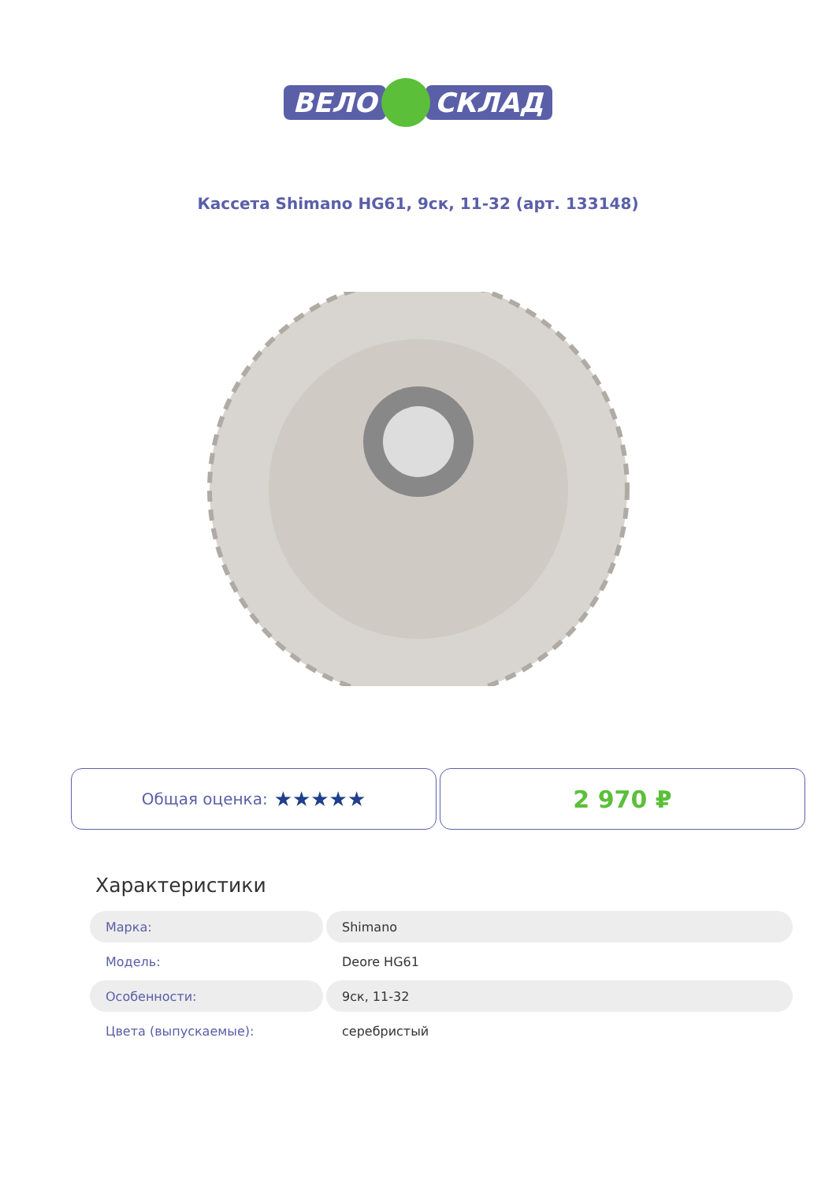ВЕЛО СКЛАД
Кассета Shimano HG61, 9ск, 11-32 (арт. 133148)
Общая оценка: ★★★★★
2 970 ₽
Характеристики
| Марка: | Shimano |
| Модель: | Deore HG61 |
| Особенности: | 9ск, 11-32 |
| Цвета (выпускаемые): | серебристый |